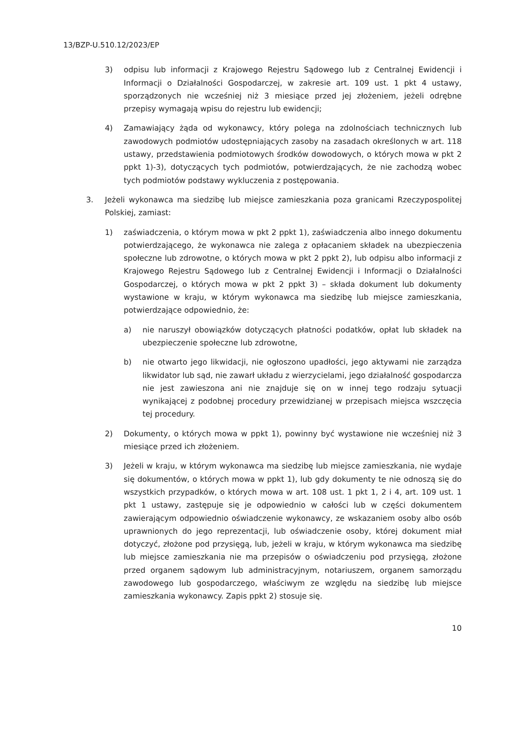13/BZP-U.510.12/2023/EP
3) odpisu lub informacji z Krajowego Rejestru Sądowego lub z Centralnej Ewidencji i Informacji o Działalności Gospodarczej, w zakresie art. 109 ust. 1 pkt 4 ustawy, sporządzonych nie wcześniej niż 3 miesiące przed jej złożeniem, jeżeli odrębne przepisy wymagają wpisu do rejestru lub ewidencji;
4) Zamawiający żąda od wykonawcy, który polega na zdolnościach technicznych lub zawodowych podmiotów udostępniających zasoby na zasadach określonych w art. 118 ustawy, przedstawienia podmiotowych środków dowodowych, o których mowa w pkt 2 ppkt 1)-3), dotyczących tych podmiotów, potwierdzających, że nie zachodzą wobec tych podmiotów podstawy wykluczenia z postępowania.
3. Jeżeli wykonawca ma siedzibę lub miejsce zamieszkania poza granicami Rzeczypospolitej Polskiej, zamiast:
1) zaświadczenia, o którym mowa w pkt 2 ppkt 1), zaświadczenia albo innego dokumentu potwierdzającego, że wykonawca nie zalega z opłacaniem składek na ubezpieczenia społeczne lub zdrowotne, o których mowa w pkt 2 ppkt 2), lub odpisu albo informacji z Krajowego Rejestru Sądowego lub z Centralnej Ewidencji i Informacji o Działalności Gospodarczej, o których mowa w pkt 2 ppkt 3) – składa dokument lub dokumenty wystawione w kraju, w którym wykonawca ma siedzibę lub miejsce zamieszkania, potwierdzające odpowiednio, że:
a) nie naruszył obowiązków dotyczących płatności podatków, opłat lub składek na ubezpieczenie społeczne lub zdrowotne,
b) nie otwarto jego likwidacji, nie ogłoszono upadłości, jego aktywami nie zarządza likwidator lub sąd, nie zawarł układu z wierzycielami, jego działalność gospodarcza nie jest zawieszona ani nie znajduje się on w innej tego rodzaju sytuacji wynikającej z podobnej procedury przewidzianej w przepisach miejsca wszczęcia tej procedury.
2) Dokumenty, o których mowa w ppkt 1), powinny być wystawione nie wcześniej niż 3 miesiące przed ich złożeniem.
3) Jeżeli w kraju, w którym wykonawca ma siedzibę lub miejsce zamieszkania, nie wydaje się dokumentów, o których mowa w ppkt 1), lub gdy dokumenty te nie odnoszą się do wszystkich przypadków, o których mowa w art. 108 ust. 1 pkt 1, 2 i 4, art. 109 ust. 1 pkt 1 ustawy, zastępuje się je odpowiednio w całości lub w części dokumentem zawierającym odpowiednio oświadczenie wykonawcy, ze wskazaniem osoby albo osób uprawnionych do jego reprezentacji, lub oświadczenie osoby, której dokument miał dotyczyć, złożone pod przysięgą, lub, jeżeli w kraju, w którym wykonawca ma siedzibę lub miejsce zamieszkania nie ma przepisów o oświadczeniu pod przysięgą, złożone przed organem sądowym lub administracyjnym, notariuszem, organem samorządu zawodowego lub gospodarczego, właściwym ze względu na siedzibę lub miejsce zamieszkania wykonawcy. Zapis ppkt 2) stosuje się.
10